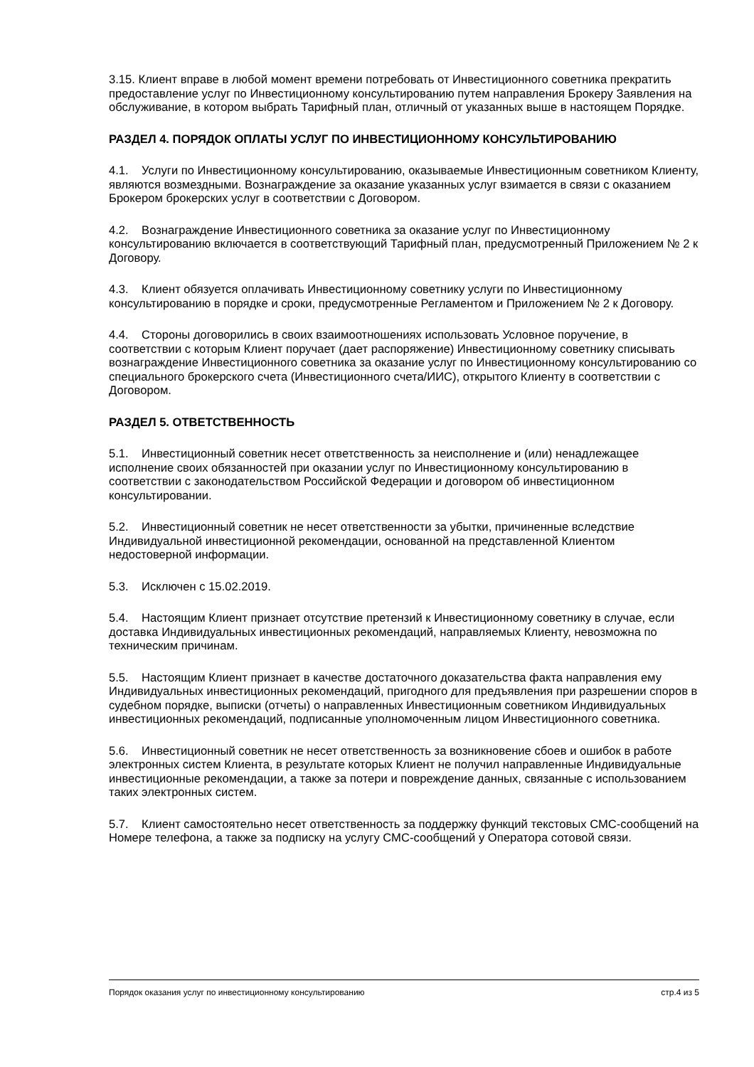3.15. Клиент вправе в любой момент времени потребовать от Инвестиционного советника прекратить предоставление услуг по Инвестиционному консультированию путем направления Брокеру Заявления на обслуживание, в котором выбрать Тарифный план, отличный от указанных выше в настоящем Порядке.
РАЗДЕЛ 4. ПОРЯДОК ОПЛАТЫ УСЛУГ ПО ИНВЕСТИЦИОННОМУ КОНСУЛЬТИРОВАНИЮ
4.1. Услуги по Инвестиционному консультированию, оказываемые Инвестиционным советником Клиенту, являются возмездными. Вознаграждение за оказание указанных услуг взимается в связи с оказанием Брокером брокерских услуг в соответствии с Договором.
4.2. Вознаграждение Инвестиционного советника за оказание услуг по Инвестиционному консультированию включается в соответствующий Тарифный план, предусмотренный Приложением № 2 к Договору.
4.3. Клиент обязуется оплачивать Инвестиционному советнику услуги по Инвестиционному консультированию в порядке и сроки, предусмотренные Регламентом и Приложением № 2 к Договору.
4.4. Стороны договорились в своих взаимоотношениях использовать Условное поручение, в соответствии с которым Клиент поручает (дает распоряжение) Инвестиционному советнику списывать вознаграждение Инвестиционного советника за оказание услуг по Инвестиционному консультированию со специального брокерского счета (Инвестиционного счета/ИИС), открытого Клиенту в соответствии с Договором.
РАЗДЕЛ 5. ОТВЕТСТВЕННОСТЬ
5.1. Инвестиционный советник несет ответственность за неисполнение и (или) ненадлежащее исполнение своих обязанностей при оказании услуг по Инвестиционному консультированию в соответствии с законодательством Российской Федерации и договором об инвестиционном консультировании.
5.2. Инвестиционный советник не несет ответственности за убытки, причиненные вследствие Индивидуальной инвестиционной рекомендации, основанной на представленной Клиентом недостоверной информации.
5.3. Исключен с 15.02.2019.
5.4. Настоящим Клиент признает отсутствие претензий к Инвестиционному советнику в случае, если доставка Индивидуальных инвестиционных рекомендаций, направляемых Клиенту, невозможна по техническим причинам.
5.5. Настоящим Клиент признает в качестве достаточного доказательства факта направления ему Индивидуальных инвестиционных рекомендаций, пригодного для предъявления при разрешении споров в судебном порядке, выписки (отчеты) о направленных Инвестиционным советником Индивидуальных инвестиционных рекомендаций, подписанные уполномоченным лицом Инвестиционного советника.
5.6. Инвестиционный советник не несет ответственность за возникновение сбоев и ошибок в работе электронных систем Клиента, в результате которых Клиент не получил направленные Индивидуальные инвестиционные рекомендации, а также за потери и повреждение данных, связанные с использованием таких электронных систем.
5.7. Клиент самостоятельно несет ответственность за поддержку функций текстовых СМС-сообщений на Номере телефона, а также за подписку на услугу СМС-сообщений у Оператора сотовой связи.
Порядок оказания услуг по инвестиционному консультированию стр.4 из 5